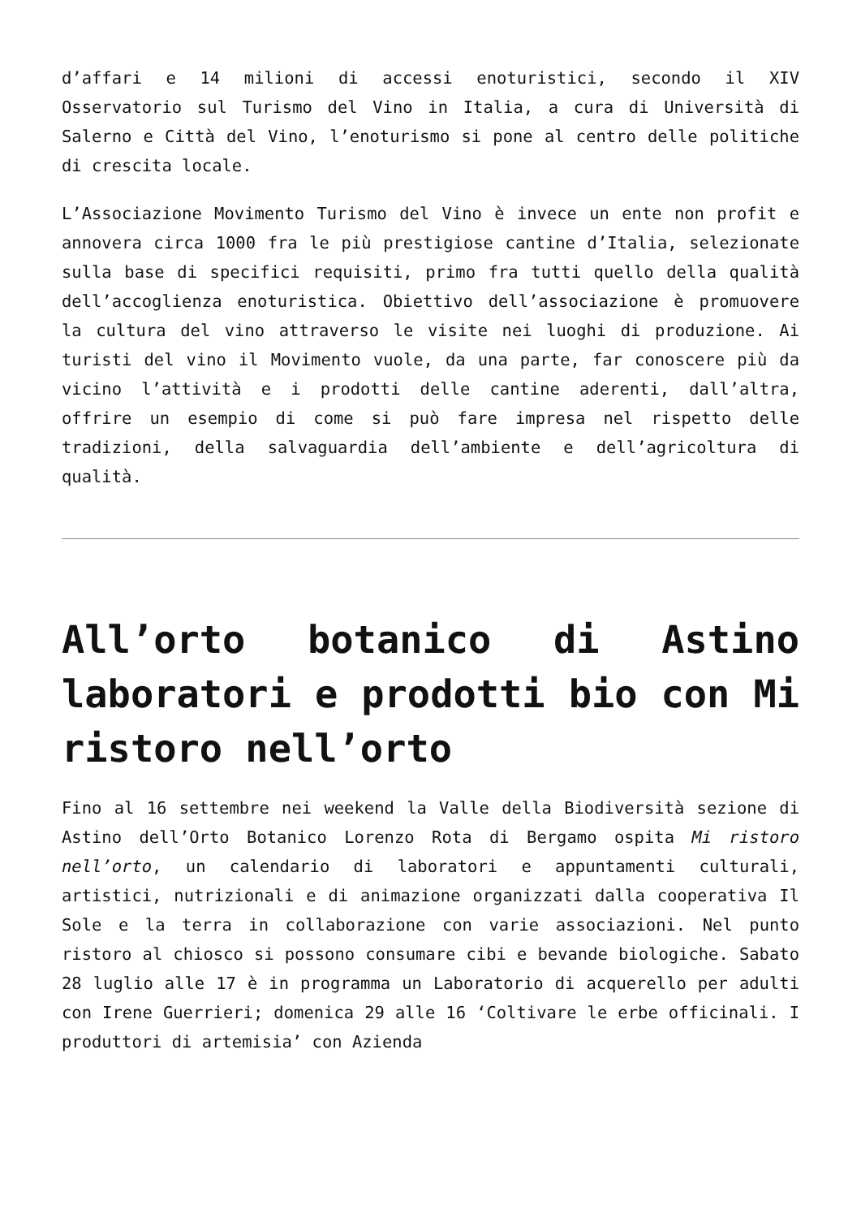d’affari e 14 milioni di accessi enoturistici, secondo il XIV Osservatorio sul Turismo del Vino in Italia, a cura di Università di Salerno e Città del Vino, l’enoturismo si pone al centro delle politiche di crescita locale.
L’Associazione Movimento Turismo del Vino è invece un ente non profit e annovera circa 1000 fra le più prestigiose cantine d’Italia, selezionate sulla base di specifici requisiti, primo fra tutti quello della qualità dell’accoglienza enoturistica. Obiettivo dell’associazione è promuovere la cultura del vino attraverso le visite nei luoghi di produzione. Ai turisti del vino il Movimento vuole, da una parte, far conoscere più da vicino l’attività e i prodotti delle cantine aderenti, dall’altra, offrire un esempio di come si può fare impresa nel rispetto delle tradizioni, della salvaguardia dell’ambiente e dell’agricoltura di qualità.
All’orto botanico di Astino laboratori e prodotti bio con Mi ristoro nell’orto
Fino al 16 settembre nei weekend la Valle della Biodiversità sezione di Astino dell’Orto Botanico Lorenzo Rota di Bergamo ospita Mi ristoro nell’orto, un calendario di laboratori e appuntamenti culturali, artistici, nutrizionali e di animazione organizzati dalla cooperativa Il Sole e la terra in collaborazione con varie associazioni. Nel punto ristoro al chiosco si possono consumare cibi e bevande biologiche. Sabato 28 luglio alle 17 è in programma un Laboratorio di acquerello per adulti con Irene Guerrieri; domenica 29 alle 16 ‘Coltivare le erbe officinali. I produttori di artemisia’ con Azienda